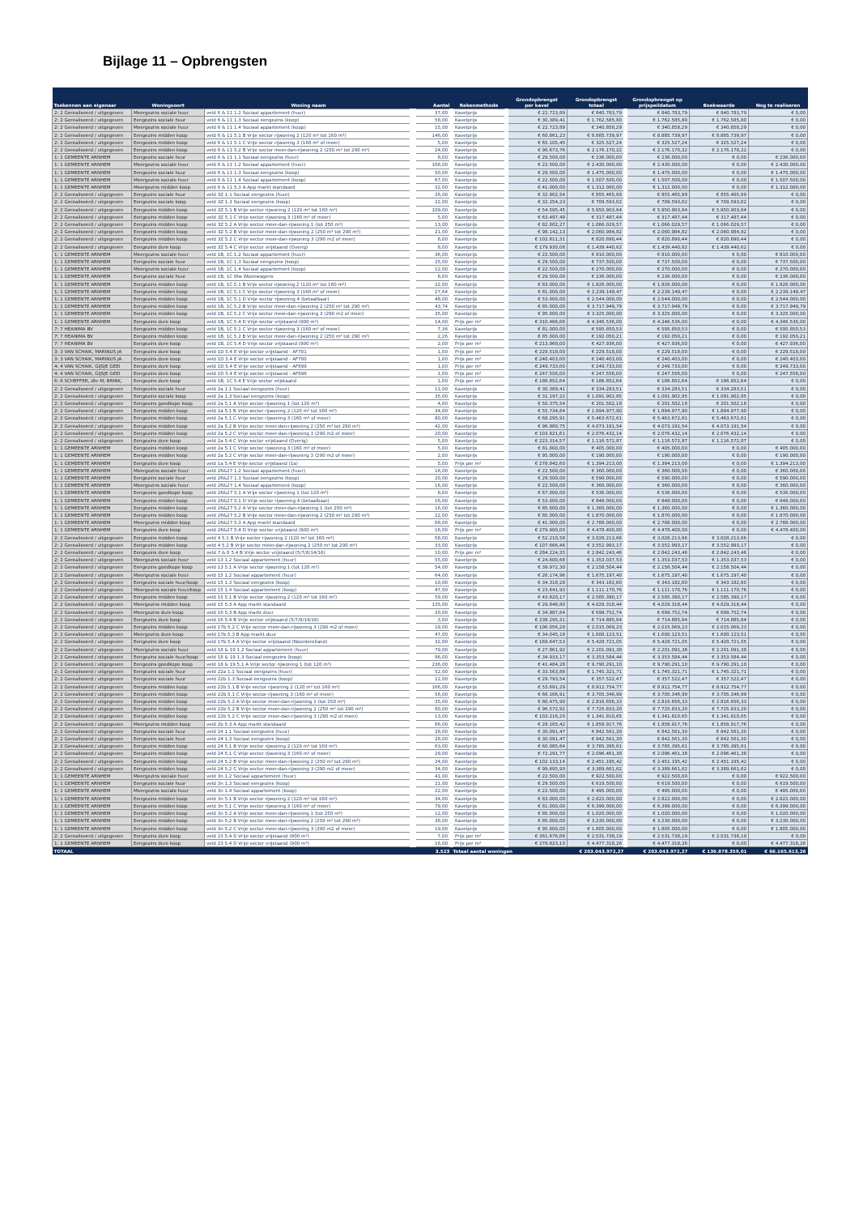Bijlage 11 – Opbrengsten
| Toekennen aan eigenaar | Woningsoort | Woning naam | Aantal | Rekenmethode | Grondopbrengst per kavel | Grondopbrengst totaal | Grondopbrengst op prijspeildatum | Boekwaarde | Nog te realiseren |
| --- | --- | --- | --- | --- | --- | --- | --- | --- | --- |
| 2: 2 Gerealiseerd / uitgegeven | Meergezins sociale huur | veld 6 & 11 1.2 Sociaal appartement (huur) | 37,00 | Kavelprijs | € 22.723,89 | € 840.783,79 | € 840.783,79 | € 840.783,79 | € 0,00 |
| 2: 2 Gerealiseerd / uitgegeven | Eengezins sociale huur | veld 6 & 11 1.3 Sociaal eengezins (koop) | 58,00 | Kavelprijs | € 30.389,41 | € 1.762.585,80 | € 1.762.585,80 | € 1.762.585,80 | € 0,00 |
| 2: 2 Gerealiseerd / uitgegeven | Meergezins sociale huur | veld 6 & 11 1.4 Sociaal appartement (koop) | 15,00 | Kavelprijs | € 22.723,89 | € 340.858,29 | € 340.858,29 | € 340.858,29 | € 0,00 |
| 2: 2 Gerealiseerd / uitgegeven | Eengezins midden koop | veld 6 & 11 5.1 B Vrije sector rijwoning 2 (120 m² tot 160 m²) | 146,00 | Kavelprijs | € 60.861,23 | € 8.885.739,97 | € 8.885.739,97 | € 8.885.739,97 | € 0,00 |
| 2: 2 Gerealiseerd / uitgegeven | Eengezins midden koop | veld 6 & 11 5.1 C Vrije sector rijwoning 3 (160 m² of meer) | 5,00 | Kavelprijs | € 65.105,45 | € 325.527,24 | € 325.527,24 | € 325.527,24 | € 0,00 |
| 2: 2 Gerealiseerd / uitgegeven | Eengezins midden koop | veld 6 & 11 5.2 B Vrije sector meer-dan-rijwoning 2 (250 m² tot 290 m²) | 24,00 | Kavelprijs | € 90.673,76 | € 2.176.170,22 | € 2.176.170,22 | € 2.176.170,22 | € 0,00 |
| 1: 1 GEMEENTE ARNHEM | Eengezins sociale huur | veld 6 & 11 1.1 Sociaal eengezins (huur) | 8,00 | Kavelprijs | € 29.500,00 | € 236.000,00 | € 236.000,00 | € 0,00 | € 236.000,00 |
| 1: 1 GEMEENTE ARNHEM | Meergezins sociale huur | veld 6 & 11 1.2 Sociaal appartement (huur) | 108,00 | Kavelprijs | € 22.500,00 | € 2.430.000,00 | € 2.430.000,00 | € 0,00 | € 2.430.000,00 |
| 1: 1 GEMEENTE ARNHEM | Eengezins sociale huur | veld 6 & 11 1.3 Sociaal eengezins (koop) | 50,00 | Kavelprijs | € 29.500,00 | € 1.475.000,00 | € 1.475.000,00 | € 0,00 | € 1.475.000,00 |
| 1: 1 GEMEENTE ARNHEM | Meergezins sociale huur | veld 6 & 11 1.4 Sociaal appartement (koop) | 67,00 | Kavelprijs | € 22.500,00 | € 1.507.500,00 | € 1.507.500,00 | € 0,00 | € 1.507.500,00 |
| 1: 1 GEMEENTE ARNHEM | Meergezins midden koop | veld 6 & 11 5.3 A App markt standaard | 32,00 | Kavelprijs | € 41.000,00 | € 1.312.000,00 | € 1.312.000,00 | € 0,00 | € 1.312.000,00 |
| 2: 2 Gerealiseerd / uitgegeven | Eengezins sociale huur | veld 3Z 1.1 Sociaal eengezins (huur) | 26,00 | Kavelprijs | € 32.902,54 | € 855.465,99 | € 855.465,99 | € 855.465,99 | € 0,00 |
| 2: 2 Gerealiseerd / uitgegeven | Eengezins sociale koop | veld 3Z 1.3 Sociaal eengezins (koop) | 22,00 | Kavelprijs | € 32.254,23 | € 709.593,02 | € 709.593,02 | € 709.593,02 | € 0,00 |
| 2: 2 Gerealiseerd / uitgegeven | Eengezins midden koop | veld 3Z 5.1 B Vrije sector rijwoning 2 (120 m² tot 160 m²) | 109,00 | Kavelprijs | € 54.595,45 | € 5.950.903,64 | € 5.950.903,64 | € 5.950.903,64 | € 0,00 |
| 2: 2 Gerealiseerd / uitgegeven | Eengezins midden koop | veld 3Z 5.1 C Vrije sector rijwoning 3 (160 m² of meer) | 5,00 | Kavelprijs | € 63.497,49 | € 317.487,44 | € 317.487,44 | € 317.487,44 | € 0,00 |
| 2: 2 Gerealiseerd / uitgegeven | Eengezins midden koop | veld 3Z 5.2 A Vrije sector meer-dan-rijwoning 1 (tot 250 m²) | 13,00 | Kavelprijs | € 82.002,27 | € 1.066.029,57 | € 1.066.029,57 | € 1.066.029,57 | € 0,00 |
| 2: 2 Gerealiseerd / uitgegeven | Eengezins midden koop | veld 3Z 5.2 B Vrije sector meer-dan-rijwoning 2 (250 m² tot 290 m²) | 21,00 | Kavelprijs | € 98.142,13 | € 2.060.984,82 | € 2.060.984,82 | € 2.060.984,82 | € 0,00 |
| 2: 2 Gerealiseerd / uitgegeven | Eengezins midden koop | veld 3Z 5.2 C Vrije sector meer-dan-rijwoning 3 (290 m2 of meer) | 8,00 | Kavelprijs | € 102.611,31 | € 820.890,44 | € 820.890,44 | € 820.890,44 | € 0,00 |
| 2: 2 Gerealiseerd / uitgegeven | Eengezins dure koop | veld 3Z 5.4 C Vrije sector vrijstaand (Overig) | 8,00 | Kavelprijs | € 179.930,08 | € 1.439.440,62 | € 1.439.440,62 | € 1.439.440,62 | € 0,00 |
| 1: 1 GEMEENTE ARNHEM | Meergezins sociale huur | veld 1B, 1C 1.2 Sociaal appartement (huur) | 36,00 | Kavelprijs | € 22.500,00 | € 810.000,00 | € 810.000,00 | € 0,00 | € 810.000,00 |
| 1: 1 GEMEENTE ARNHEM | Eengezins sociale huur | veld 1B, 1C 1.3 Sociaal eengezins (koop) | 25,00 | Kavelprijs | € 29.500,00 | € 737.500,00 | € 737.500,00 | € 0,00 | € 737.500,00 |
| 1: 1 GEMEENTE ARNHEM | Meergezins sociale huur | veld 1B, 1C 1.4 Sociaal appartement (koop) | 12,00 | Kavelprijs | € 22.500,00 | € 270.000,00 | € 270.000,00 | € 0,00 | € 270.000,00 |
| 1: 1 GEMEENTE ARNHEM | Eengezins sociale huur | veld 1B, 1C Ww Woonwagens | 8,00 | Kavelprijs | € 29.500,00 | € 236.000,00 | € 236.000,00 | € 0,00 | € 236.000,00 |
| 1: 1 GEMEENTE ARNHEM | Eengezins midden koop | veld 1B, 1C 5.1 B Vrije sector rijwoning 2 (120 m² tot 160 m²) | 22,00 | Kavelprijs | € 83.000,00 | € 1.826.000,00 | € 1.826.000,00 | € 0,00 | € 1.826.000,00 |
| 1: 1 GEMEENTE ARNHEM | Eengezins midden koop | veld 1B, 1C 5.1 C Vrije sector rijwoning 3 (160 m² of meer) | 27,64 | Kavelprijs | € 81.000,00 | € 2.239.149,47 | € 2.239.149,47 | € 0,00 | € 2.239.149,47 |
| 1: 1 GEMEENTE ARNHEM | Eengezins midden koop | veld 1B, 1C 5.1 D Vrije sector rijwoning 4 (betaalbaar) | 48,00 | Kavelprijs | € 53.000,00 | € 2.544.000,00 | € 2.544.000,00 | € 0,00 | € 2.544.000,00 |
| 1: 1 GEMEENTE ARNHEM | Eengezins midden koop | veld 1B, 1C 5.2 B Vrije sector meer-dan-rijwoning 2 (250 m² tot 290 m²) | 43,74 | Kavelprijs | € 85.000,00 | € 3.717.949,79 | € 3.717.949,79 | € 0,00 | € 3.717.949,79 |
| 1: 1 GEMEENTE ARNHEM | Eengezins midden koop | veld 1B, 1C 5.2 C Vrije sector meer-dan-rijwoning 3 (290 m2 of meer) | 35,00 | Kavelprijs | € 95.000,00 | € 3.325.000,00 | € 3.325.000,00 | € 0,00 | € 3.325.000,00 |
| 1: 1 GEMEENTE ARNHEM | Eengezins dure koop | veld 1B, 1C 5.4 D Vrije sector vrijstaand (900 m²) | 14,00 | Prijs per m² | € 310.466,86 | € 4.346.536,00 | € 4.346.536,00 | € 0,00 | € 4.346.536,00 |
| 7: 7 HEANIMA BV | Eengezins midden koop | veld 1B, 1C 5.1 C Vrije sector rijwoning 3 (160 m² of meer) | 7,36 | Kavelprijs | € 81.000,00 | € 595.850,53 | € 595.850,53 | € 0,00 | € 595.850,53 |
| 7: 7 HEANIMA BV | Eengezins midden koop | veld 1B, 1C 5.2 B Vrije sector meer-dan-rijwoning 2 (250 m² tot 290 m²) | 2,26 | Kavelprijs | € 85.000,00 | € 192.050,21 | € 192.050,21 | € 0,00 | € 192.050,21 |
| 7: 7 HEANIMA BV | Eengezins dure koop | veld 1B, 1C 5.4 D Vrije sector vrijstaand (900 m²) | 2,00 | Prijs per m² | € 213.968,00 | € 427.936,00 | € 427.936,00 | € 0,00 | € 427.936,00 |
| 3: 3 VAN SCHAIK, MARINUS JA | Eengezins dure koop | veld 1D 5.4 E Vrije sector vrijstaand - AF701 | 1,00 | Prijs per m² | € 229.518,00 | € 229.518,00 | € 229.518,00 | € 0,00 | € 229.518,00 |
| 3: 3 VAN SCHAIK, MARINUS JA | Eengezins dure koop | veld 1D 5.4 E Vrije sector vrijstaand - AF700 | 1,00 | Prijs per m² | € 240.403,00 | € 240.403,00 | € 240.403,00 | € 0,00 | € 240.403,00 |
| 4: 4 VAN SCHAIK, GIJSJE GEEI | Eengezins dure koop | veld 1D 5.4 E Vrije sector vrijstaand - AF699 | 1,00 | Prijs per m² | € 249.733,00 | € 249.733,00 | € 249.733,00 | € 0,00 | € 249.733,00 |
| 4: 4 VAN SCHAIK, GIJSJE GEEI | Eengezins dure koop | veld 1D 5.4 E Vrije sector vrijstaand - AF698 | 1,00 | Prijs per m² | € 247.556,00 | € 247.556,00 | € 247.556,00 | € 0,00 | € 247.556,00 |
| 6: 6 SCHEFFER, dhr M; BRINK, | Eengezins dure koop | veld 1B, 1C 5.4 E Vrije sector vrijstaand | 1,00 | Prijs per m² | € 186.852,64 | € 186.852,64 | € 186.852,64 | € 186.852,64 | € 0,00 |
| 2: 2 Gerealiseerd / uitgegeven | Eengezins sociale huur | veld 2a 1.1 Sociaal eengezins (huur) | 11,00 | Kavelprijs | € 30.389,41 | € 334.283,51 | € 334.283,51 | € 334.283,51 | € 0,00 |
| 2: 2 Gerealiseerd / uitgegeven | Eengezins sociale koop | veld 2a 1.3 Sociaal eengezins (koop) | 35,00 | Kavelprijs | € 31.197,22 | € 1.091.902,85 | € 1.091.902,85 | € 1.091.902,85 | € 0,00 |
| 2: 2 Gerealiseerd / uitgegeven | Eengezins goedkope koop | veld 2a 5.1 A Vrije sector rijwoning 1 (tot 120 m²) | 4,00 | Kavelprijs | € 50.375,54 | € 201.502,18 | € 201.502,18 | € 201.502,18 | € 0,00 |
| 2: 2 Gerealiseerd / uitgegeven | Eengezins midden koop | veld 2a 5.1 B Vrije sector rijwoning 2 (120 m² tot 160 m²) | 34,00 | Kavelprijs | € 55.734,64 | € 1.894.977,90 | € 1.894.977,90 | € 1.894.977,90 | € 0,00 |
| 2: 2 Gerealiseerd / uitgegeven | Eengezins midden koop | veld 2a 5.1 C Vrije sector rijwoning 3 (160 m² of meer) | 80,00 | Kavelprijs | € 68.295,91 | € 5.463.672,61 | € 5.463.672,61 | € 5.463.672,61 | € 0,00 |
| 2: 2 Gerealiseerd / uitgegeven | Eengezins midden koop | veld 2a 5.2 B Vrije sector meer-dan-rijwoning 2 (250 m² tot 290 m²) | 42,00 | Kavelprijs | € 96.980,75 | € 4.073.191,54 | € 4.073.191,54 | € 4.073.191,54 | € 0,00 |
| 2: 2 Gerealiseerd / uitgegeven | Eengezins midden koop | veld 2a 5.2 C Vrije sector meer-dan-rijwoning 3 (290 m2 of meer) | 20,00 | Kavelprijs | € 103.821,61 | € 2.076.432,14 | € 2.076.432,14 | € 2.076.432,14 | € 0,00 |
| 2: 2 Gerealiseerd / uitgegeven | Eengezins dure koop | veld 2a 5.4 C Vrije sector vrijstaand (Overig) | 5,00 | Kavelprijs | € 223.314,57 | € 1.116.572,87 | € 1.116.572,87 | € 1.116.572,87 | € 0,00 |
| 1: 1 GEMEENTE ARNHEM | Eengezins midden koop | veld 2a 5.1 C Vrije sector rijwoning 3 (160 m² of meer) | 5,00 | Kavelprijs | € 81.000,00 | € 405.000,00 | € 405.000,00 | € 0,00 | € 405.000,00 |
| 1: 1 GEMEENTE ARNHEM | Eengezins midden koop | veld 2a 5.2 C Vrije sector meer-dan-rijwoning 3 (290 m2 of meer) | 2,00 | Kavelprijs | € 95.000,00 | € 190.000,00 | € 190.000,00 | € 0,00 | € 190.000,00 |
| 1: 1 GEMEENTE ARNHEM | Eengezins dure koop | veld 1a 5.4 E Vrije sector vrijstaand (1a) | 5,00 | Prijs per m² | € 278.842,60 | € 1.394.213,00 | € 1.394.213,00 | € 0,00 | € 1.394.213,00 |
| 1: 1 GEMEENTE ARNHEM | Meergezins sociale huur | veld 26&27 1.2 Sociaal appartement (huur) | 16,00 | Kavelprijs | € 22.500,00 | € 360.000,00 | € 360.000,00 | € 0,00 | € 360.000,00 |
| 1: 1 GEMEENTE ARNHEM | Eengezins sociale huur | veld 26&27 1.3 Sociaal eengezins (koop) | 20,00 | Kavelprijs | € 29.500,00 | € 590.000,00 | € 590.000,00 | € 0,00 | € 590.000,00 |
| 1: 1 GEMEENTE ARNHEM | Meergezins sociale huur | veld 26&27 1.4 Sociaal appartement (koop) | 16,00 | Kavelprijs | € 22.500,00 | € 360.000,00 | € 360.000,00 | € 0,00 | € 360.000,00 |
| 1: 1 GEMEENTE ARNHEM | Eengezins goedkope koop | veld 26&27 5.1 A Vrije sector rijwoning 1 (tot 120 m²) | 8,00 | Kavelprijs | € 67.000,00 | € 536.000,00 | € 536.000,00 | € 0,00 | € 536.000,00 |
| 1: 1 GEMEENTE ARNHEM | Eengezins midden koop | veld 26&27 5.1 D Vrije sector rijwoning 4 (betaalbaar) | 16,00 | Kavelprijs | € 53.000,00 | € 848.000,00 | € 848.000,00 | € 0,00 | € 848.000,00 |
| 1: 1 GEMEENTE ARNHEM | Eengezins midden koop | veld 26&27 5.2 A Vrije sector meer-dan-rijwoning 1 (tot 250 m²) | 16,00 | Kavelprijs | € 85.000,00 | € 1.360.000,00 | € 1.360.000,00 | € 0,00 | € 1.360.000,00 |
| 1: 1 GEMEENTE ARNHEM | Eengezins midden koop | veld 26&27 5.2 B Vrije sector meer-dan-rijwoning 2 (250 m² tot 290 m²) | 22,00 | Kavelprijs | € 85.000,00 | € 1.870.000,00 | € 1.870.000,00 | € 0,00 | € 1.870.000,00 |
| 1: 1 GEMEENTE ARNHEM | Meergezins midden koop | veld 26&27 5.3 A App markt standaard | 68,00 | Kavelprijs | € 41.000,00 | € 2.788.000,00 | € 2.788.000,00 | € 0,00 | € 2.788.000,00 |
| 1: 1 GEMEENTE ARNHEM | Eengezins dure koop | veld 26&27 5.4 D Vrije sector vrijstaand (900 m²) | 16,00 | Prijs per m² | € 279.900,00 | € 4.478.400,00 | € 4.478.400,00 | € 0,00 | € 4.478.400,00 |
| 2: 2 Gerealiseerd / uitgegeven | Eengezins midden koop | veld 4 5.1 B Vrije sector rijwoning 2 (120 m² tot 160 m²) | 58,00 | Kavelprijs | € 52.210,58 | € 3.028.213,66 | € 3.028.213,66 | € 3.028.213,66 | € 0,00 |
| 2: 2 Gerealiseerd / uitgegeven | Eengezins midden koop | veld 4 5.2 B Vrije sector meer-dan-rijwoning 2 (250 m² tot 290 m²) | 33,00 | Kavelprijs | € 107.666,46 | € 3.552.993,17 | € 3.552.993,17 | € 3.552.993,17 | € 0,00 |
| 2: 2 Gerealiseerd / uitgegeven | Eengezins dure koop | veld 7 & 8 5.4 B Vrije sector vrijstaand (5/7/8/14/16) | 10,00 | Prijs per m² | € 284.224,35 | € 2.842.243,46 | € 2.842.243,46 | € 2.842.243,46 | € 0,00 |
| 2: 2 Gerealiseerd / uitgegeven | Meergezins sociale huur | veld 13 1.2 Sociaal appartement (huur) | 55,00 | Kavelprijs | € 24.600,68 | € 1.353.037,53 | € 1.353.037,53 | € 1.353.037,53 | € 0,00 |
| 2: 2 Gerealiseerd / uitgegeven | Eengezins goedkope koop | veld 13 5.1 A Vrije sector rijwoning 1 (tot 120 m²) | 54,00 | Kavelprijs | € 39.972,30 | € 2.158.504,44 | € 2.158.504,44 | € 2.158.504,44 | € 0,00 |
| 2: 2 Gerealiseerd / uitgegeven | Meergezins sociale huur | veld 15 1.2 Sociaal appartement (huur) | 64,00 | Kavelprijs | € 26.174,96 | € 1.675.197,40 | € 1.675.197,40 | € 1.675.197,40 | € 0,00 |
| 2: 2 Gerealiseerd / uitgegeven | Eengezins sociale huur/koop | veld 15 1.3 Sociaal eengezins (koop) | 10,00 | Kavelprijs | € 34.318,28 | € 343.182,80 | € 343.182,80 | € 343.182,80 | € 0,00 |
| 2: 2 Gerealiseerd / uitgegeven | Meergezins sociale huur/koop | veld 15 1.4 Sociaal appartement (koop) | 47,00 | Kavelprijs | € 23.641,93 | € 1.111.170,76 | € 1.111.170,76 | € 1.111.170,76 | € 0,00 |
| 2: 2 Gerealiseerd / uitgegeven | Eengezins midden koop | veld 15 5.1 B Vrije sector rijwoning 2 (120 m² tot 160 m²) | 59,00 | Kavelprijs | € 43.820,17 | € 2.585.390,17 | € 2.585.390,17 | € 2.585.390,17 | € 0,00 |
| 2: 2 Gerealiseerd / uitgegeven | Meergezins midden koop | veld 15 5.3 A App markt standaard | 135,00 | Kavelprijs | € 29.846,80 | € 4.029.318,44 | € 4.029.318,44 | € 4.029.318,44 | € 0,00 |
| 2: 2 Gerealiseerd / uitgegeven | Meergezins dure koop | veld 16 5.3 B App markt duur | 20,00 | Kavelprijs | € 34.987,64 | € 699.752,74 | € 699.752,74 | € 699.752,74 | € 0,00 |
| 2: 2 Gerealiseerd / uitgegeven | Eengezins dure koop | veld 16 5.4 B Vrije sector vrijstaand (5/7/8/14/16) | 3,00 | Kavelprijs | € 238.295,31 | € 714.885,94 | € 714.885,94 | € 714.885,94 | € 0,00 |
| 2: 2 Gerealiseerd / uitgegeven | Eengezins midden koop | veld 17b 5.2 C Vrije sector meer-dan-rijwoning 3 (290 m2 of meer) | 19,00 | Kavelprijs | € 106.056,28 | € 2.015.069,23 | € 2.015.069,23 | € 2.015.069,23 | € 0,00 |
| 2: 2 Gerealiseerd / uitgegeven | Meergezins dure koop | veld 17b 5.3 B App markt duur | 47,00 | Kavelprijs | € 34.045,18 | € 1.600.123,51 | € 1.600.123,51 | € 1.600.123,51 | € 0,00 |
| 2: 2 Gerealiseerd / uitgegeven | Eengezins dure koop | veld 17b 5.4 A Vrije sector vrijstaand (Noordereiland) | 32,00 | Kavelprijs | € 169.647,53 | € 5.428.721,05 | € 5.428.721,05 | € 5.428.721,05 | € 0,00 |
| 2: 2 Gerealiseerd / uitgegeven | Meergezins sociale huur | veld 18 & 19 1.2 Sociaal appartement (huur) | 79,00 | Kavelprijs | € 27.861,92 | € 2.201.091,38 | € 2.201.091,38 | € 2.201.091,38 | € 0,00 |
| 2: 2 Gerealiseerd / uitgegeven | Eengezins sociale huur/koop | veld 18 & 19 1.3 Sociaal eengezins (koop) | 96,00 | Kavelprijs | € 34.933,17 | € 3.353.584,44 | € 3.353.584,44 | € 3.353.584,44 | € 0,00 |
| 2: 2 Gerealiseerd / uitgegeven | Eengezins goedkope koop | veld 18 & 19 5.1 A Vrije sector rijwoning 1 (tot 120 m²) | 236,00 | Kavelprijs | € 41.484,28 | € 9.790.291,10 | € 9.790.291,10 | € 9.790.291,10 | € 0,00 |
| 2: 2 Gerealiseerd / uitgegeven | Eengezins sociale huur | veld 22a 1.1 Sociaal eengezins (huur) | 52,00 | Kavelprijs | € 33.563,88 | € 1.745.321,71 | € 1.745.321,71 | € 1.745.321,71 | € 0,00 |
| 2: 2 Gerealiseerd / uitgegeven | Eengezins sociale huur | veld 22b 1.3 Sociaal eengezins (koop) | 12,00 | Kavelprijs | € 29.793,54 | € 357.522,47 | € 357.522,47 | € 357.522,47 | € 0,00 |
| 2: 2 Gerealiseerd / uitgegeven | Eengezins midden koop | veld 22b 5.1 B Vrije sector rijwoning 2 (120 m² tot 160 m²) | 166,00 | Kavelprijs | € 53.691,29 | € 8.912.754,77 | € 8.912.754,77 | € 8.912.754,77 | € 0,00 |
| 2: 2 Gerealiseerd / uitgegeven | Eengezins midden koop | veld 22b 5.1 C Vrije sector rijwoning 3 (160 m² of meer) | 56,00 | Kavelprijs | € 66.166,91 | € 3.705.346,99 | € 3.705.346,99 | € 3.705.346,99 | € 0,00 |
| 2: 2 Gerealiseerd / uitgegeven | Eengezins midden koop | veld 22b 5.2 A Vrije sector meer-dan-rijwoning 1 (tot 250 m²) | 35,00 | Kavelprijs | € 80.475,90 | € 2.816.656,33 | € 2.816.656,33 | € 2.816.656,33 | € 0,00 |
| 2: 2 Gerealiseerd / uitgegeven | Eengezins midden koop | veld 22b 5.2 B Vrije sector meer-dan-rijwoning 2 (250 m² tot 290 m²) | 80,00 | Kavelprijs | € 96.572,92 | € 7.725.833,20 | € 7.725.833,20 | € 7.725.833,20 | € 0,00 |
| 2: 2 Gerealiseerd / uitgegeven | Eengezins midden koop | veld 22b 5.2 C Vrije sector meer-dan-rijwoning 3 (290 m2 of meer) | 13,00 | Kavelprijs | € 103.216,20 | € 1.341.810,65 | € 1.341.810,65 | € 1.341.810,65 | € 0,00 |
| 2: 2 Gerealiseerd / uitgegeven | Meergezins midden koop | veld 2b 5.3 A App markt standaard | 66,00 | Kavelprijs | € 28.165,42 | € 1.858.917,76 | € 1.858.917,76 | € 1.858.917,76 | € 0,00 |
| 2: 2 Gerealiseerd / uitgegeven | Eengezins sociale huur | veld 24 1.1 Sociaal eengezins (huur) | 28,00 | Kavelprijs | € 30.091,47 | € 842.561,30 | € 842.561,30 | € 842.561,30 | € 0,00 |
| 2: 2 Gerealiseerd / uitgegeven | Eengezins sociale huur | veld 24 1.3 Sociaal eengezins (koop) | 28,00 | Kavelprijs | € 30.091,47 | € 842.561,30 | € 842.561,30 | € 842.561,30 | € 0,00 |
| 2: 2 Gerealiseerd / uitgegeven | Eengezins midden koop | veld 24 5.1 B Vrije sector rijwoning 2 (120 m² tot 160 m²) | 63,00 | Kavelprijs | € 60.085,64 | € 3.785.395,61 | € 3.785.395,61 | € 3.785.395,61 | € 0,00 |
| 2: 2 Gerealiseerd / uitgegeven | Eengezins midden koop | veld 24 5.1 C Vrije sector rijwoning 3 (160 m² of meer) | 29,00 | Kavelprijs | € 72.291,77 | € 2.096.461,38 | € 2.096.461,38 | € 2.096.461,38 | € 0,00 |
| 2: 2 Gerealiseerd / uitgegeven | Eengezins midden koop | veld 24 5.2 B Vrije sector meer-dan-rijwoning 2 (250 m² tot 290 m²) | 24,00 | Kavelprijs | € 102.133,14 | € 2.451.195,42 | € 2.451.195,42 | € 2.451.195,42 | € 0,00 |
| 2: 2 Gerealiseerd / uitgegeven | Eengezins midden koop | veld 24 5.2 C Vrije sector meer-dan-rijwoning 3 (290 m2 of meer) | 34,00 | Kavelprijs | € 99.695,93 | € 3.389.661,62 | € 3.389.661,62 | € 3.389.661,62 | € 0,00 |
| 1: 1 GEMEENTE ARNHEM | Meergezins sociale huur | veld 3n 1.2 Sociaal appartement (huur) | 41,00 | Kavelprijs | € 22.500,00 | € 922.500,00 | € 922.500,00 | € 0,00 | € 922.500,00 |
| 1: 1 GEMEENTE ARNHEM | Eengezins sociale huur | veld 3n 1.3 Sociaal eengezins (koop) | 21,00 | Kavelprijs | € 29.500,00 | € 619.500,00 | € 619.500,00 | € 0,00 | € 619.500,00 |
| 1: 1 GEMEENTE ARNHEM | Meergezins sociale huur | veld 3n 1.4 Sociaal appartement (koop) | 22,00 | Kavelprijs | € 22.500,00 | € 495.000,00 | € 495.000,00 | € 0,00 | € 495.000,00 |
| 1: 1 GEMEENTE ARNHEM | Eengezins midden koop | veld 3n 5.1 B Vrije sector rijwoning 2 (120 m² tot 160 m²) | 34,00 | Kavelprijs | € 83.000,00 | € 2.822.000,00 | € 2.822.000,00 | € 0,00 | € 2.822.000,00 |
| 1: 1 GEMEENTE ARNHEM | Eengezins midden koop | veld 3n 5.1 C Vrije sector rijwoning 3 (160 m² of meer) | 79,00 | Kavelprijs | € 81.000,00 | € 6.399.000,00 | € 6.399.000,00 | € 0,00 | € 6.399.000,00 |
| 1: 1 GEMEENTE ARNHEM | Eengezins midden koop | veld 3n 5.2 A Vrije sector meer-dan-rijwoning 1 (tot 250 m²) | 12,00 | Kavelprijs | € 85.000,00 | € 1.020.000,00 | € 1.020.000,00 | € 0,00 | € 1.020.000,00 |
| 1: 1 GEMEENTE ARNHEM | Eengezins midden koop | veld 3n 5.2 B Vrije sector meer-dan-rijwoning 2 (250 m² tot 290 m²) | 38,00 | Kavelprijs | € 85.000,00 | € 3.230.000,00 | € 3.230.000,00 | € 0,00 | € 3.230.000,00 |
| 1: 1 GEMEENTE ARNHEM | Eengezins midden koop | veld 3n 5.2 C Vrije sector meer-dan-rijwoning 3 (290 m2 of meer) | 19,00 | Kavelprijs | € 95.000,00 | € 1.805.000,00 | € 1.805.000,00 | € 0,00 | € 1.805.000,00 |
| 2: 2 Gerealiseerd / uitgegeven | Eengezins dure koop | veld 23 5.4 D Vrije sector vrijstaand (900 m²) | 7,00 | Prijs per m² | € 361.676,88 | € 2.531.738,19 | € 2.531.738,19 | € 2.531.738,19 | € 0,00 |
| 1: 1 GEMEENTE ARNHEM | Eengezins dure koop | veld 23 5.4 D Vrije sector vrijstaand (900 m²) | 16,00 | Prijs per m² | € 279.823,10 | € 4.477.318,26 | € 4.477.318,26 | € 0,00 | € 4.477.318,26 |
| TOTAAL | | | 3.523 | Totaal aantal woningen | | € 203.043.972,27 | € 203.043.972,27 | € 136.878.359,01 | € 66.165.613,26 |